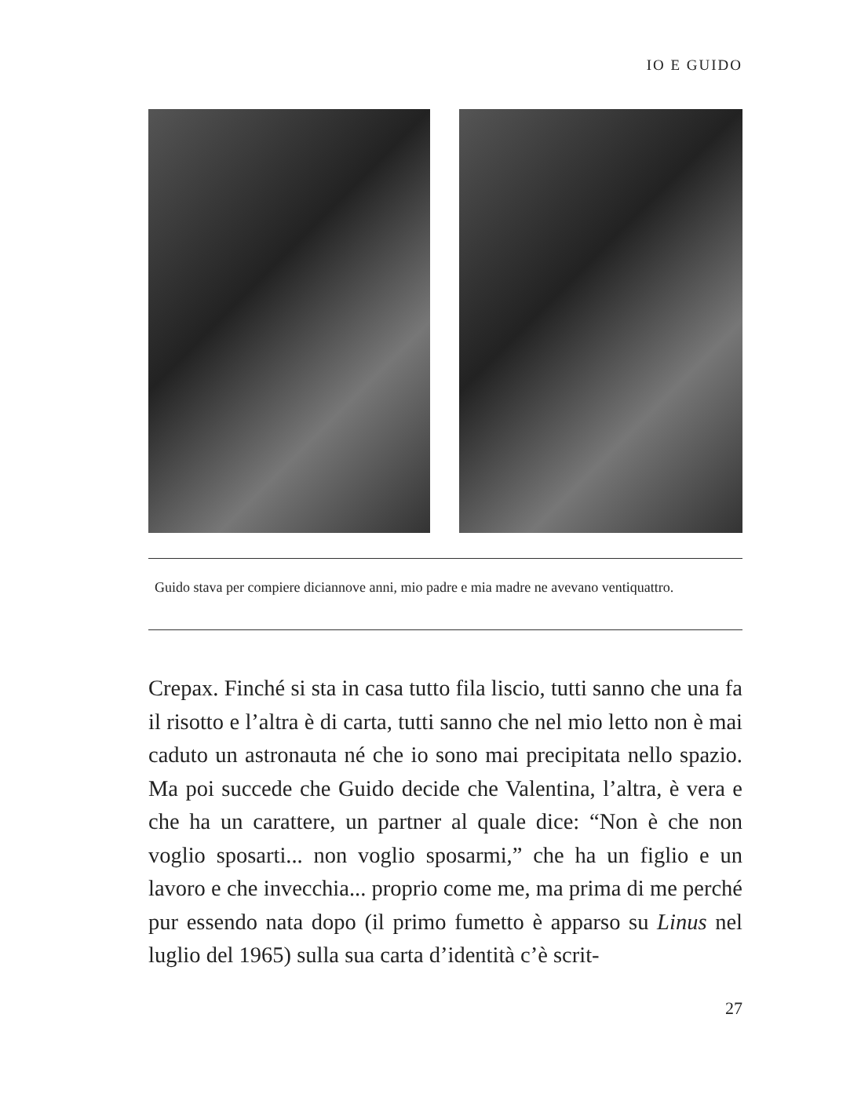IO E GUIDO
Guido stava per compiere diciannove anni, mio padre e mia madre ne avevano ventiquattro.
Crepax. Finché si sta in casa tutto fila liscio, tutti sanno che una fa il risotto e l’altra è di carta, tutti sanno che nel mio letto non è mai caduto un astronauta né che io sono mai precipitata nello spazio. Ma poi succede che Guido decide che Valentina, l’altra, è vera e che ha un carattere, un partner al quale dice: “Non è che non voglio sposarti... non voglio sposarmi,” che ha un figlio e un lavoro e che invecchia... proprio come me, ma prima di me perché pur essendo nata dopo (il primo fumetto è apparso su Linus nel luglio del 1965) sulla sua carta d’identità c’è scrit-
27